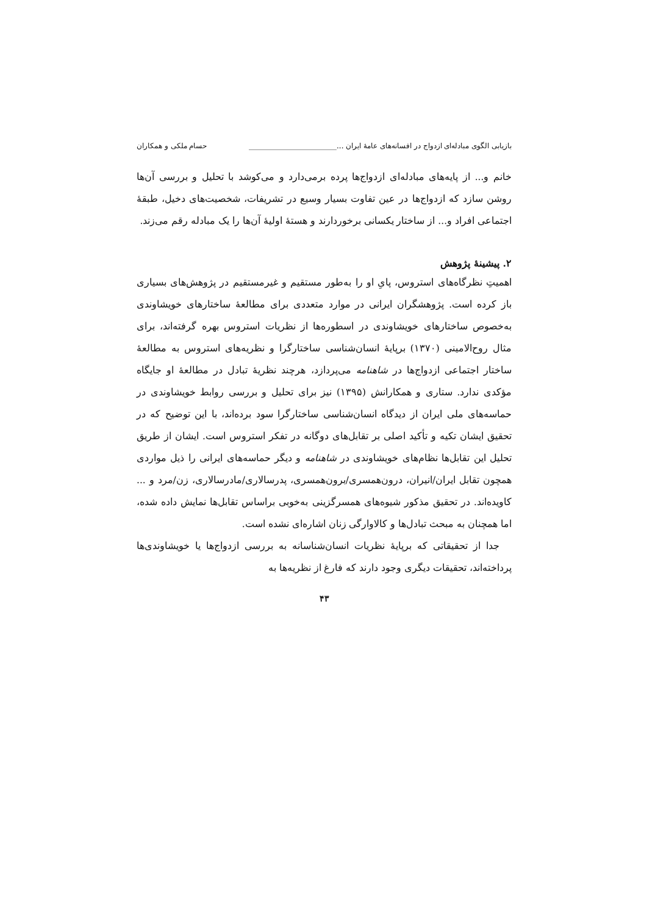بازیابی الگوی مبادله‌ای ازدواج در افسانه‌های عامهٔ ایران ...________________________ حسام ملکی و همکاران
خانم و... از پایه‌های مبادله‌ای ازدواج‌ها پرده برمی‌دارد و می‌کوشد با تحلیل و بررسی آن‌ها روشن سازد که ازدواج‌ها در عین تفاوت بسیار وسیع در تشریفات، شخصیت‌های دخیل، طبقهٔ اجتماعی افراد و... از ساختار یکسانی برخوردارند و هستهٔ اولیهٔ آن‌ها را یک مبادله رقم می‌زند.
۲. پیشینهٔ پژوهش
اهمیتِ نظرگاه‌های استروس، پایِ او را به‌طور مستقیم و غیرمستقیم در پژوهش‌های بسیاری باز کرده است. پژوهشگران ایرانی در موارد متعددی برای مطالعهٔ ساختارهای خویشاوندی به‌خصوص ساختارهای خویشاوندی در اسطوره‌ها از نظریات استروس بهره گرفته‌اند، برای مثال روح‌الامینی (۱۳۷۰) برپایهٔ انسان‌شناسی ساختارگرا و نظریه‌های استروس به مطالعهٔ ساختار اجتماعی ازدواج‌ها در شاهنامه می‌پردازد، هرچند نظریهٔ تبادل در مطالعهٔ او جایگاه مؤکدی ندارد. ستاری و همکارانش (۱۳۹۵) نیز برای تحلیل و بررسی روابط خویشاوندی در حماسه‌های ملی ایران از دیدگاه انسان‌شناسی ساختارگرا سود برده‌اند، با این توضیح که در تحقیق ایشان تکیه و تأکید اصلی بر تقابل‌های دوگانه در تفکر استروس است. ایشان از طریق تحلیل این تقابل‌ها نظام‌های خویشاوندی در شاهنامه و دیگر حماسه‌های ایرانی را ذیل مواردی همچون تقابل ایران/انیران، درون‌همسری/برون‌همسری، پدرسالاری/مادرسالاری، زن/مرد و ... کاویده‌اند. در تحقیق مذکور شیوه‌های همسرگزینی به‌خوبی براساس تقابل‌ها نمایش داده شده، اما همچنان به مبحث تبادل‌ها و کالاوارگی زنان اشاره‌ای نشده است.
جدا از تحقیقاتی که برپایهٔ نظریات انسان‌شناسانه به بررسی ازدواج‌ها یا خویشاوندی‌ها پرداخته‌اند، تحقیقات دیگری وجود دارند که فارغ از نظریه‌ها به
۴۳